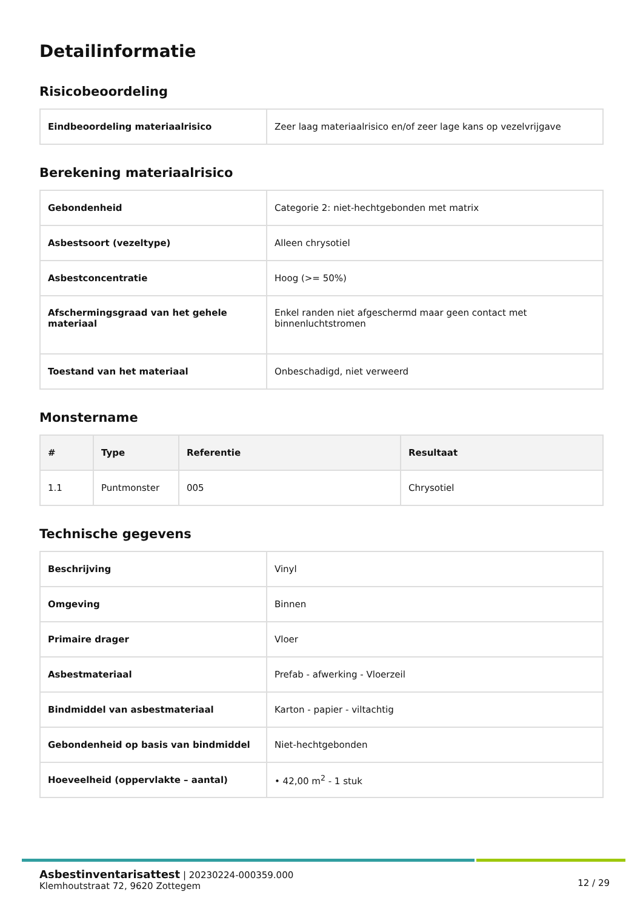Detailinformatie
Risicobeoordeling
| Eindbeoordeling materiaalrisico | Zeer laag materiaalrisico en/of zeer lage kans op vezelvrijgave |
Berekening materiaalrisico
| Gebondenheid | Categorie 2: niet-hechtgebonden met matrix |
| Asbestsoort (vezeltype) | Alleen chrysotiel |
| Asbestconcentratie | Hoog (>= 50%) |
| Afschermingsgraad van het gehele materiaal | Enkel randen niet afgeschermd maar geen contact met binnenluchtstromen |
| Toestand van het materiaal | Onbeschadigd, niet verweerd |
Monstername
| # | Type | Referentie | Resultaat |
| --- | --- | --- | --- |
| 1.1 | Puntmonster | 005 | Chrysotiel |
Technische gegevens
| Beschrijving | Vinyl |
| Omgeving | Binnen |
| Primaire drager | Vloer |
| Asbestmateriaal | Prefab - afwerking - Vloerzeil |
| Bindmiddel van asbestmateriaal | Karton - papier - viltachtig |
| Gebondenheid op basis van bindmiddel | Niet-hechtgebonden |
| Hoeveelheid (oppervlakte – aantal) | • 42,00 m<sup>2</sup> - 1 stuk |
Asbestinventarisattest | 20230224-000359.000
Klemhoutstraat 72, 9620 Zottegem
12 / 29